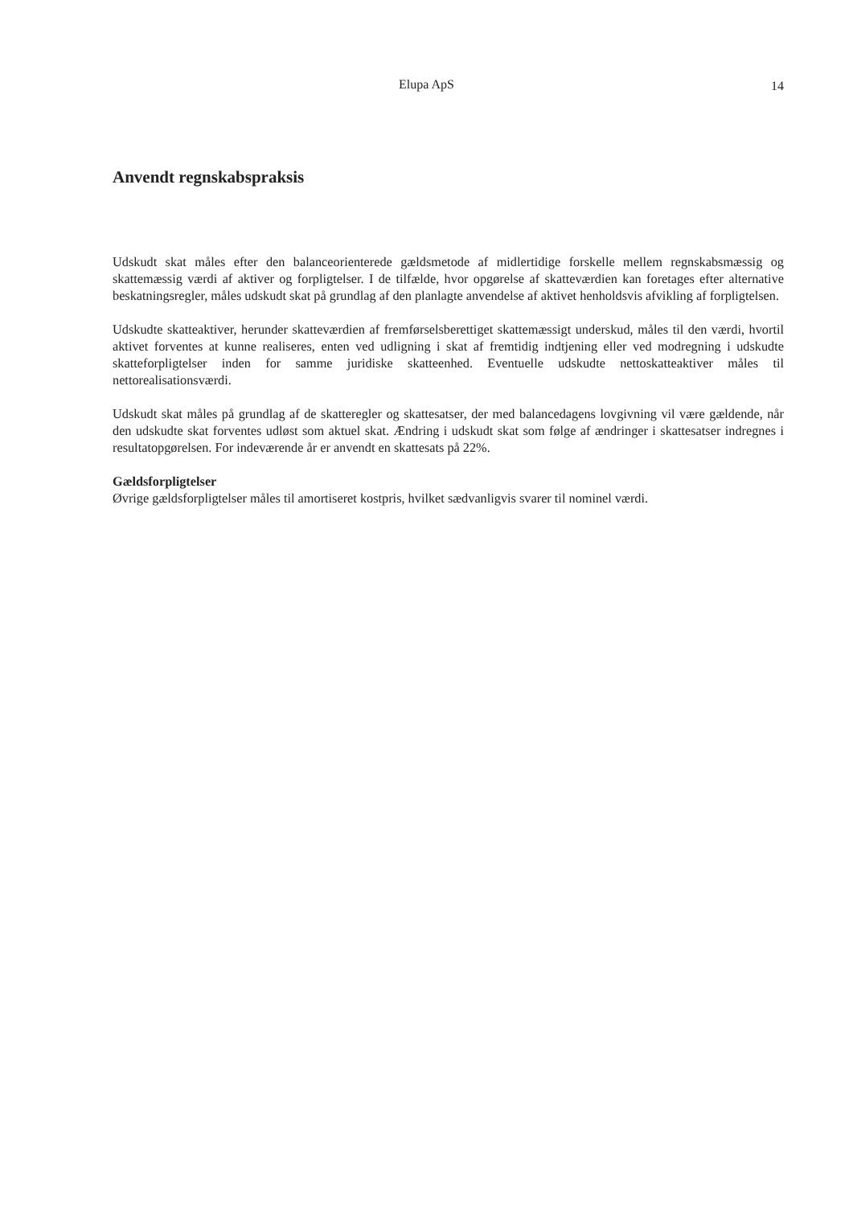Elupa ApS 14
Anvendt regnskabspraksis
Udskudt skat måles efter den balanceorienterede gældsmetode af midlertidige forskelle mellem regnskabsmæssig og skattemæssig værdi af aktiver og forpligtelser. I de tilfælde, hvor opgørelse af skatteværdien kan foretages efter alternative beskatningsregler, måles udskudt skat på grundlag af den planlagte anvendelse af aktivet henholdsvis afvikling af forpligtelsen.
Udskudte skatteaktiver, herunder skatteværdien af fremførselsberettiget skattemæssigt underskud, måles til den værdi, hvortil aktivet forventes at kunne realiseres, enten ved udligning i skat af fremtidig indtjening eller ved modregning i udskudte skatteforpligtelser inden for samme juridiske skatteenhed. Eventuelle udskudte nettoskatteaktiver måles til nettorealisationsværdi.
Udskudt skat måles på grundlag af de skatteregler og skattesatser, der med balancedagens lovgivning vil være gældende, når den udskudte skat forventes udløst som aktuel skat. Ændring i udskudt skat som følge af ændringer i skattesatser indregnes i resultatopgørelsen. For indeværende år er anvendt en skattesats på 22%.
Gældsforpligtelser
Øvrige gældsforpligtelser måles til amortiseret kostpris, hvilket sædvanligvis svarer til nominel værdi.